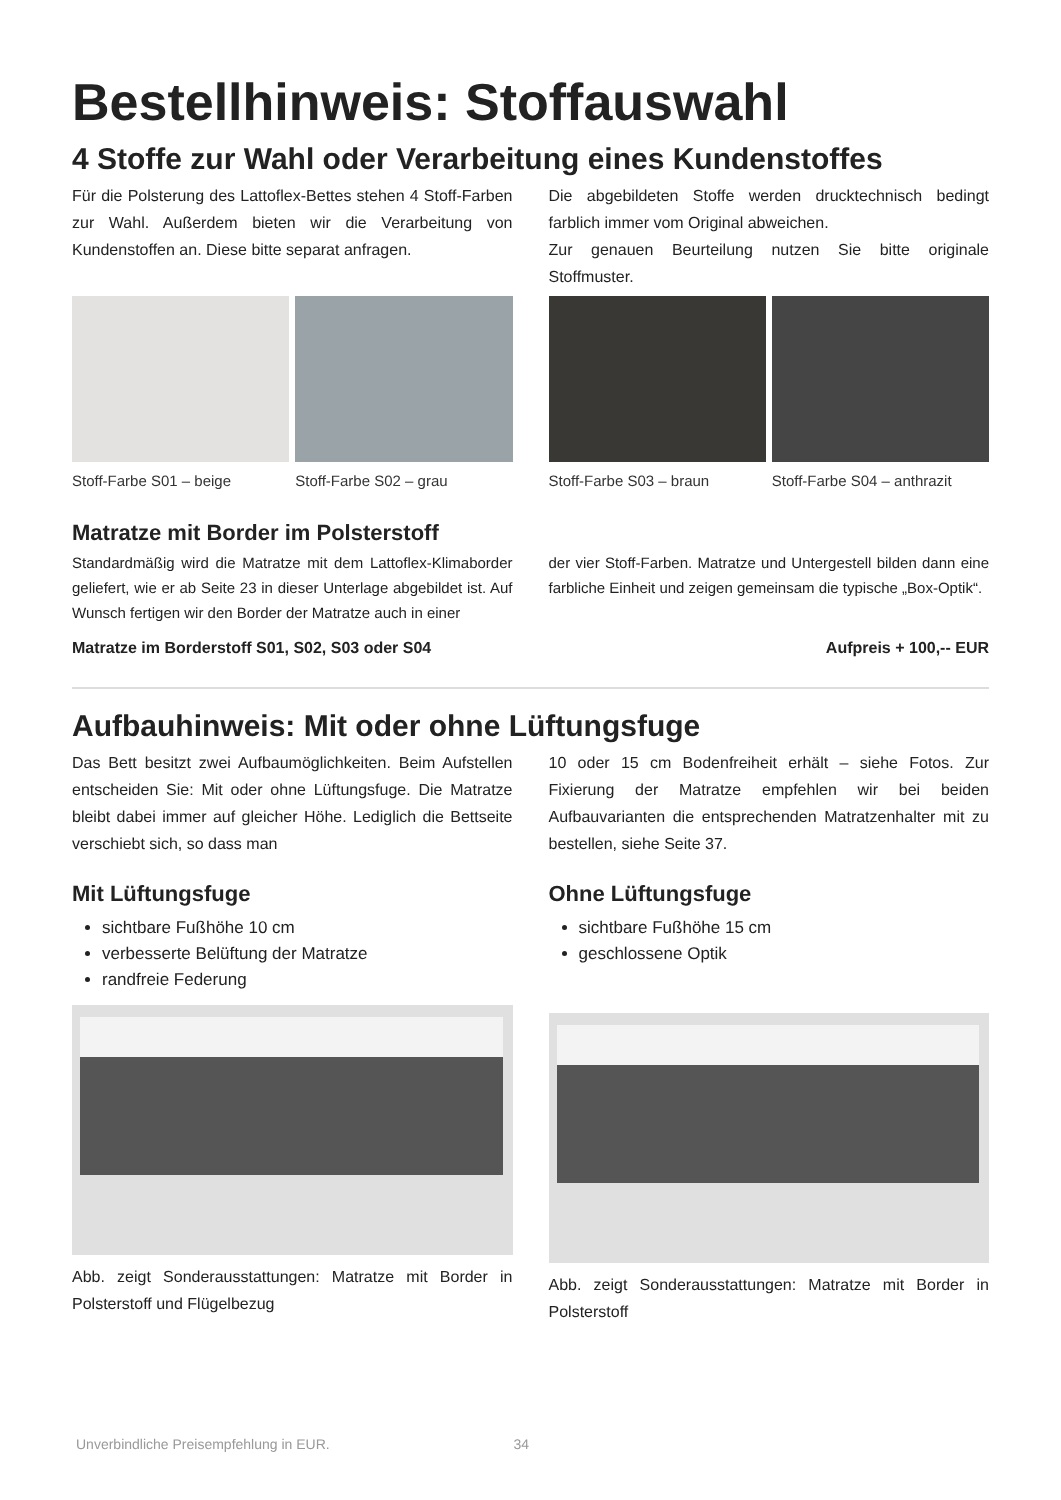Bestellhinweis: Stoffauswahl
4 Stoffe zur Wahl oder Verarbeitung eines Kundenstoffes
Für die Polsterung des Lattoflex-Bettes stehen 4 Stoff-Farben zur Wahl. Außerdem bieten wir die Verarbeitung von Kundenstoffen an. Diese bitte separat anfragen.
Die abgebildeten Stoffe werden drucktechnisch bedingt farblich immer vom Original abweichen.
Zur genauen Beurteilung nutzen Sie bitte originale Stoffmuster.
Stoff-Farbe S01 – beige Stoff-Farbe S02 – grau
Stoff-Farbe S03 – braun Stoff-Farbe S04 – anthrazit
Matratze mit Border im Polsterstoff
Standardmäßig wird die Matratze mit dem Lattoflex-Klimaborder geliefert, wie er ab Seite 23 in dieser Unterlage abgebildet ist. Auf Wunsch fertigen wir den Border der Matratze auch in einer
der vier Stoff-Farben. Matratze und Untergestell bilden dann eine farbliche Einheit und zeigen gemeinsam die typische „Box-Optik“.
Matratze im Borderstoff S01, S02, S03 oder S04 Aufpreis + 100,-- EUR
Aufbauhinweis: Mit oder ohne Lüftungsfuge
Das Bett besitzt zwei Aufbaumöglichkeiten. Beim Aufstellen entscheiden Sie: Mit oder ohne Lüftungsfuge. Die Matratze bleibt dabei immer auf gleicher Höhe. Lediglich die Bettseite verschiebt sich, so dass man
10 oder 15 cm Bodenfreiheit erhält – siehe Fotos. Zur Fixierung der Matratze empfehlen wir bei beiden Aufbauvarianten die entsprechenden Matratzenhalter mit zu bestellen, siehe Seite 37.
Mit Lüftungsfuge
sichtbare Fußhöhe 10 cm
verbesserte Belüftung der Matratze
randfreie Federung
Abb. zeigt Sonderausstattungen: Matratze mit Border in Polsterstoff und Flügelbezug
Ohne Lüftungsfuge
sichtbare Fußhöhe 15 cm
geschlossene Optik
Abb. zeigt Sonderausstattungen: Matratze mit Border in Polsterstoff
Unverbindliche Preisempfehlung in EUR. 34